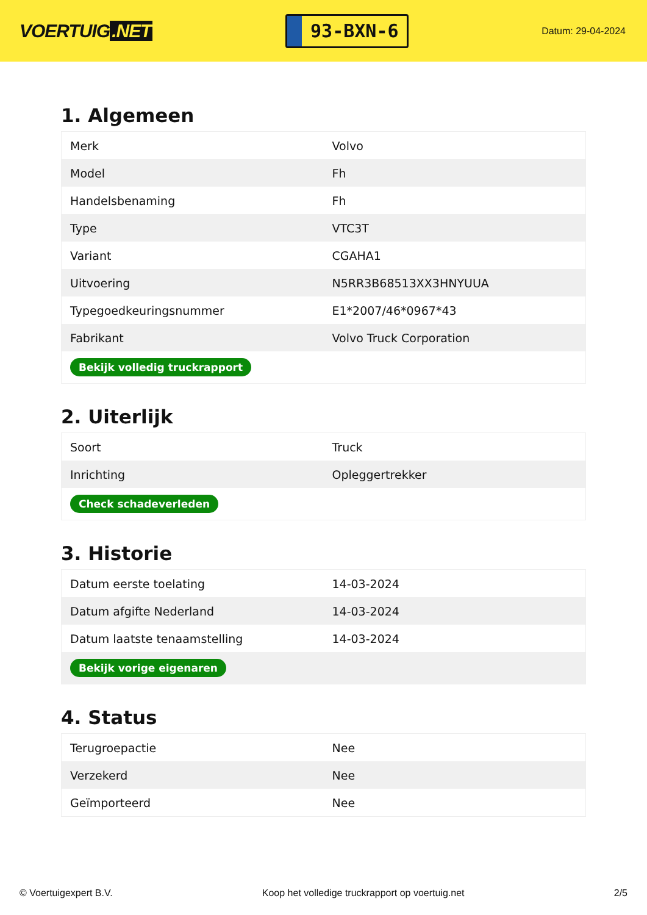VOERTUIG.NET
93-BXN-6
Datum: 29-04-2024
1. Algemeen
| Merk | Volvo |
| Model | Fh |
| Handelsbenaming | Fh |
| Type | VTC3T |
| Variant | CGAHA1 |
| Uitvoering | N5RR3B68513XX3HNYUUA |
| Typegoedkeuringsnummer | E1*2007/46*0967*43 |
| Fabrikant | Volvo Truck Corporation |
| Bekijk volledig truckrapport | |
2. Uiterlijk
| Soort | Truck |
| Inrichting | Opleggertrekker |
| Check schadeverleden | |
3. Historie
| Datum eerste toelating | 14-03-2024 |
| Datum afgifte Nederland | 14-03-2024 |
| Datum laatste tenaamstelling | 14-03-2024 |
| Bekijk vorige eigenaren | |
4. Status
| Terugroepactie | Nee |
| Verzekerd | Nee |
| Geïmporteerd | Nee |
© Voertuigexpert B.V. Koop het volledige truckrapport op voertuig.net 2/5